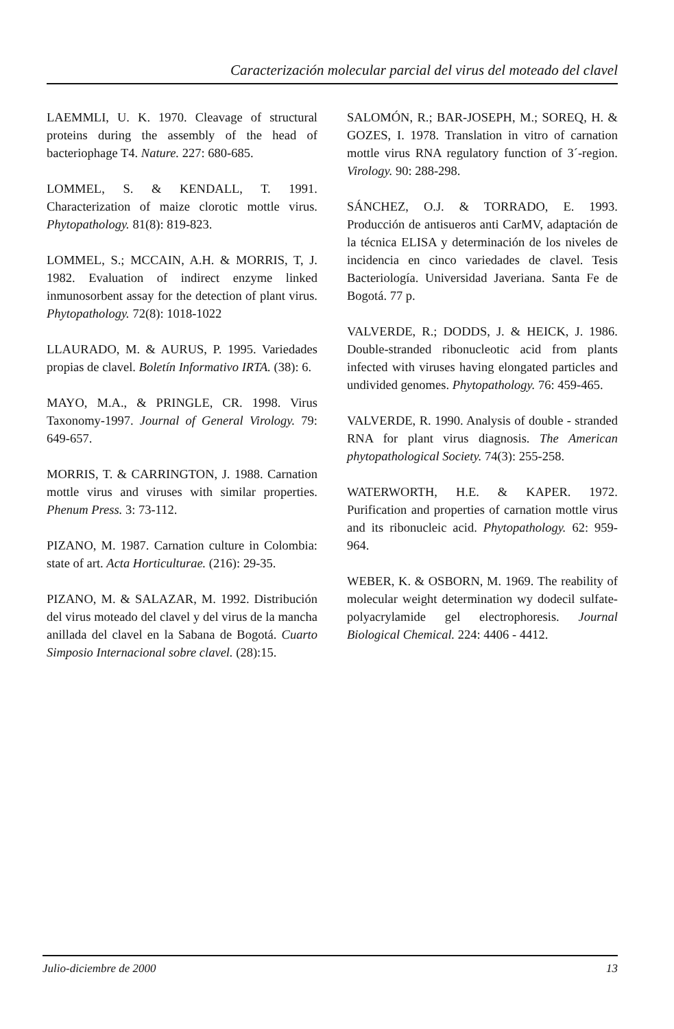Caracterización molecular parcial del virus del moteado del clavel
LAEMMLI, U. K. 1970. Cleavage of structural proteins during the assembly of the head of bacteriophage T4. Nature. 227: 680-685.
LOMMEL, S. & KENDALL, T. 1991. Characterization of maize clorotic mottle virus. Phytopathology. 81(8): 819-823.
LOMMEL, S.; MCCAIN, A.H. & MORRIS, T, J. 1982. Evaluation of indirect enzyme linked inmunosorbent assay for the detection of plant virus. Phytopathology. 72(8): 1018-1022
LLAURADO, M. & AURUS, P. 1995. Variedades propias de clavel. Boletín Informativo IRTA. (38): 6.
MAYO, M.A., & PRINGLE, CR. 1998. Virus Taxonomy-1997. Journal of General Virology. 79: 649-657.
MORRIS, T. & CARRINGTON, J. 1988. Carnation mottle virus and viruses with similar properties. Phenum Press. 3: 73-112.
PIZANO, M. 1987. Carnation culture in Colombia: state of art. Acta Horticulturae. (216): 29-35.
PIZANO, M. & SALAZAR, M. 1992. Distribución del virus moteado del clavel y del virus de la mancha anillada del clavel en la Sabana de Bogotá. Cuarto Simposio Internacional sobre clavel. (28):15.
SALOMÓN, R.; BAR-JOSEPH, M.; SOREQ, H. & GOZES, I. 1978. Translation in vitro of carnation mottle virus RNA regulatory function of 3´-region. Virology. 90: 288-298.
SÁNCHEZ, O.J. & TORRADO, E. 1993. Producción de antisueros anti CarMV, adaptación de la técnica ELISA y determinación de los niveles de incidencia en cinco variedades de clavel. Tesis Bacteriología. Universidad Javeriana. Santa Fe de Bogotá. 77 p.
VALVERDE, R.; DODDS, J. & HEICK, J. 1986. Double-stranded ribonucleotic acid from plants infected with viruses having elongated particles and undivided genomes. Phytopathology. 76: 459-465.
VALVERDE, R. 1990. Analysis of double - stranded RNA for plant virus diagnosis. The American phytopathological Society. 74(3): 255-258.
WATERWORTH, H.E. & KAPER. 1972. Purification and properties of carnation mottle virus and its ribonucleic acid. Phytopathology. 62: 959-964.
WEBER, K. & OSBORN, M. 1969. The reability of molecular weight determination wy dodecil sulfate-polyacrylamide gel electrophoresis. Journal Biological Chemical. 224: 4406 - 4412.
Julio-diciembre de 2000 13